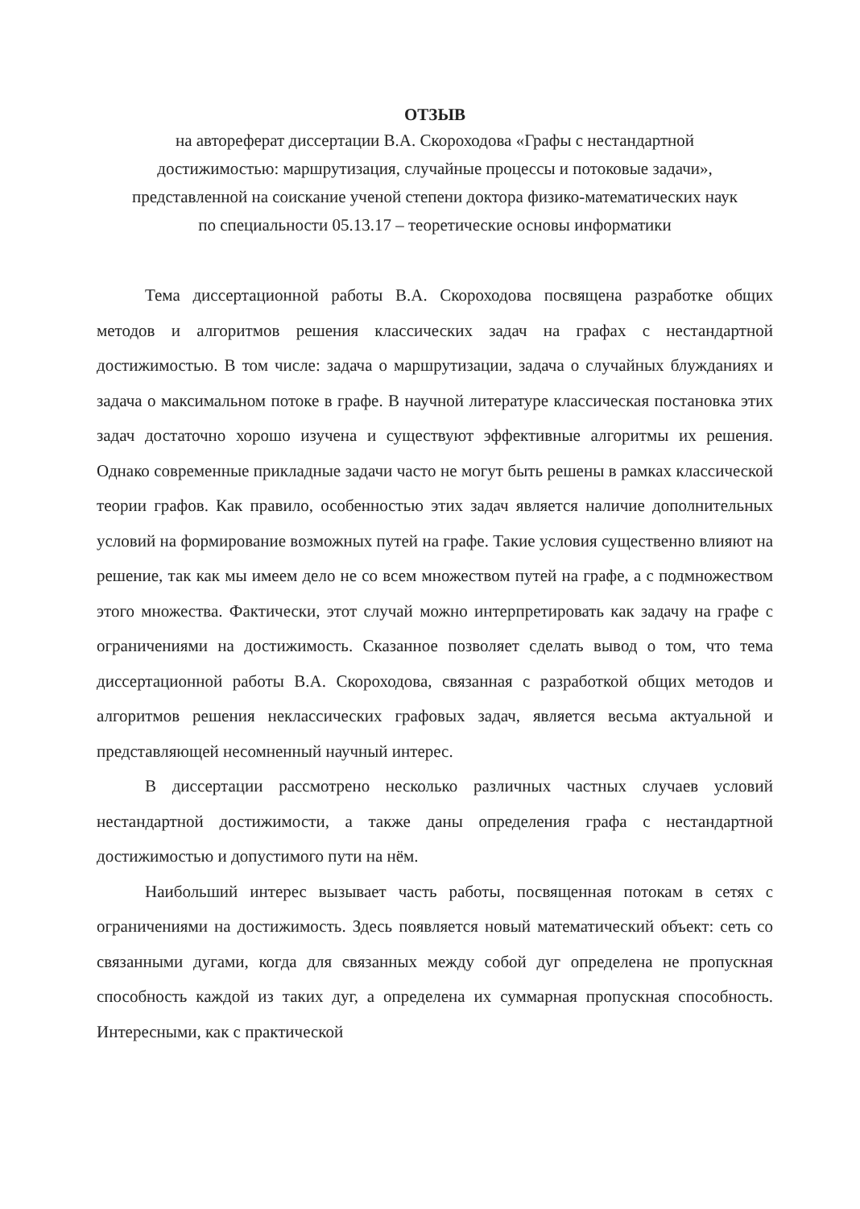ОТЗЫВ
на автореферат диссертации В.А. Скороходова «Графы с нестандартной достижимостью: маршрутизация, случайные процессы и потоковые задачи», представленной на соискание ученой степени доктора физико-математических наук по специальности 05.13.17 – теоретические основы информатики
Тема диссертационной работы В.А. Скороходова посвящена разработке общих методов и алгоритмов решения классических задач на графах с нестандартной достижимостью. В том числе: задача о маршрутизации, задача о случайных блужданиях и задача о максимальном потоке в графе. В научной литературе классическая постановка этих задач достаточно хорошо изучена и существуют эффективные алгоритмы их решения. Однако современные прикладные задачи часто не могут быть решены в рамках классической теории графов. Как правило, особенностью этих задач является наличие дополнительных условий на формирование возможных путей на графе. Такие условия существенно влияют на решение, так как мы имеем дело не со всем множеством путей на графе, а с подмножеством этого множества. Фактически, этот случай можно интерпретировать как задачу на графе с ограничениями на достижимость. Сказанное позволяет сделать вывод о том, что тема диссертационной работы В.А. Скороходова, связанная с разработкой общих методов и алгоритмов решения неклассических графовых задач, является весьма актуальной и представляющей несомненный научный интерес.
В диссертации рассмотрено несколько различных частных случаев условий нестандартной достижимости, а также даны определения графа с нестандартной достижимостью и допустимого пути на нём.
Наибольший интерес вызывает часть работы, посвященная потокам в сетях с ограничениями на достижимость. Здесь появляется новый математический объект: сеть со связанными дугами, когда для связанных между собой дуг определена не пропускная способность каждой из таких дуг, а определена их суммарная пропускная способность. Интересными, как с практической